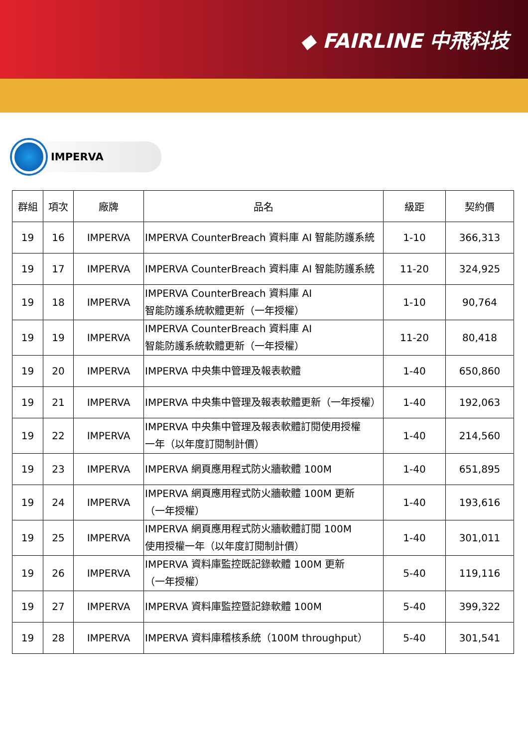◆ FAIRLINE 中飛科技
IMPERVA
| 群組 | 項次 | 廠牌 | 品名 | 級距 | 契約價 |
| --- | --- | --- | --- | --- | --- |
| 19 | 16 | IMPERVA | IMPERVA CounterBreach 資料庫 AI 智能防護系統 | 1-10 | 366,313 |
| 19 | 17 | IMPERVA | IMPERVA CounterBreach 資料庫 AI 智能防護系統 | 11-20 | 324,925 |
| 19 | 18 | IMPERVA | IMPERVA CounterBreach 資料庫 AI 智能防護系統軟體更新（一年授權） | 1-10 | 90,764 |
| 19 | 19 | IMPERVA | IMPERVA CounterBreach 資料庫 AI 智能防護系統軟體更新（一年授權） | 11-20 | 80,418 |
| 19 | 20 | IMPERVA | IMPERVA 中央集中管理及報表軟體 | 1-40 | 650,860 |
| 19 | 21 | IMPERVA | IMPERVA 中央集中管理及報表軟體更新（一年授權） | 1-40 | 192,063 |
| 19 | 22 | IMPERVA | IMPERVA 中央集中管理及報表軟體訂閱使用授權 一年（以年度訂閱制計價） | 1-40 | 214,560 |
| 19 | 23 | IMPERVA | IMPERVA 網頁應用程式防火牆軟體 100M | 1-40 | 651,895 |
| 19 | 24 | IMPERVA | IMPERVA 網頁應用程式防火牆軟體 100M 更新 （一年授權） | 1-40 | 193,616 |
| 19 | 25 | IMPERVA | IMPERVA 網頁應用程式防火牆軟體訂閱 100M 使用授權一年（以年度訂閱制計價） | 1-40 | 301,011 |
| 19 | 26 | IMPERVA | IMPERVA 資料庫監控既記錄軟體 100M 更新 （一年授權） | 5-40 | 119,116 |
| 19 | 27 | IMPERVA | IMPERVA 資料庫監控暨記錄軟體 100M | 5-40 | 399,322 |
| 19 | 28 | IMPERVA | IMPERVA 資料庫稽核系統（100M throughput） | 5-40 | 301,541 |